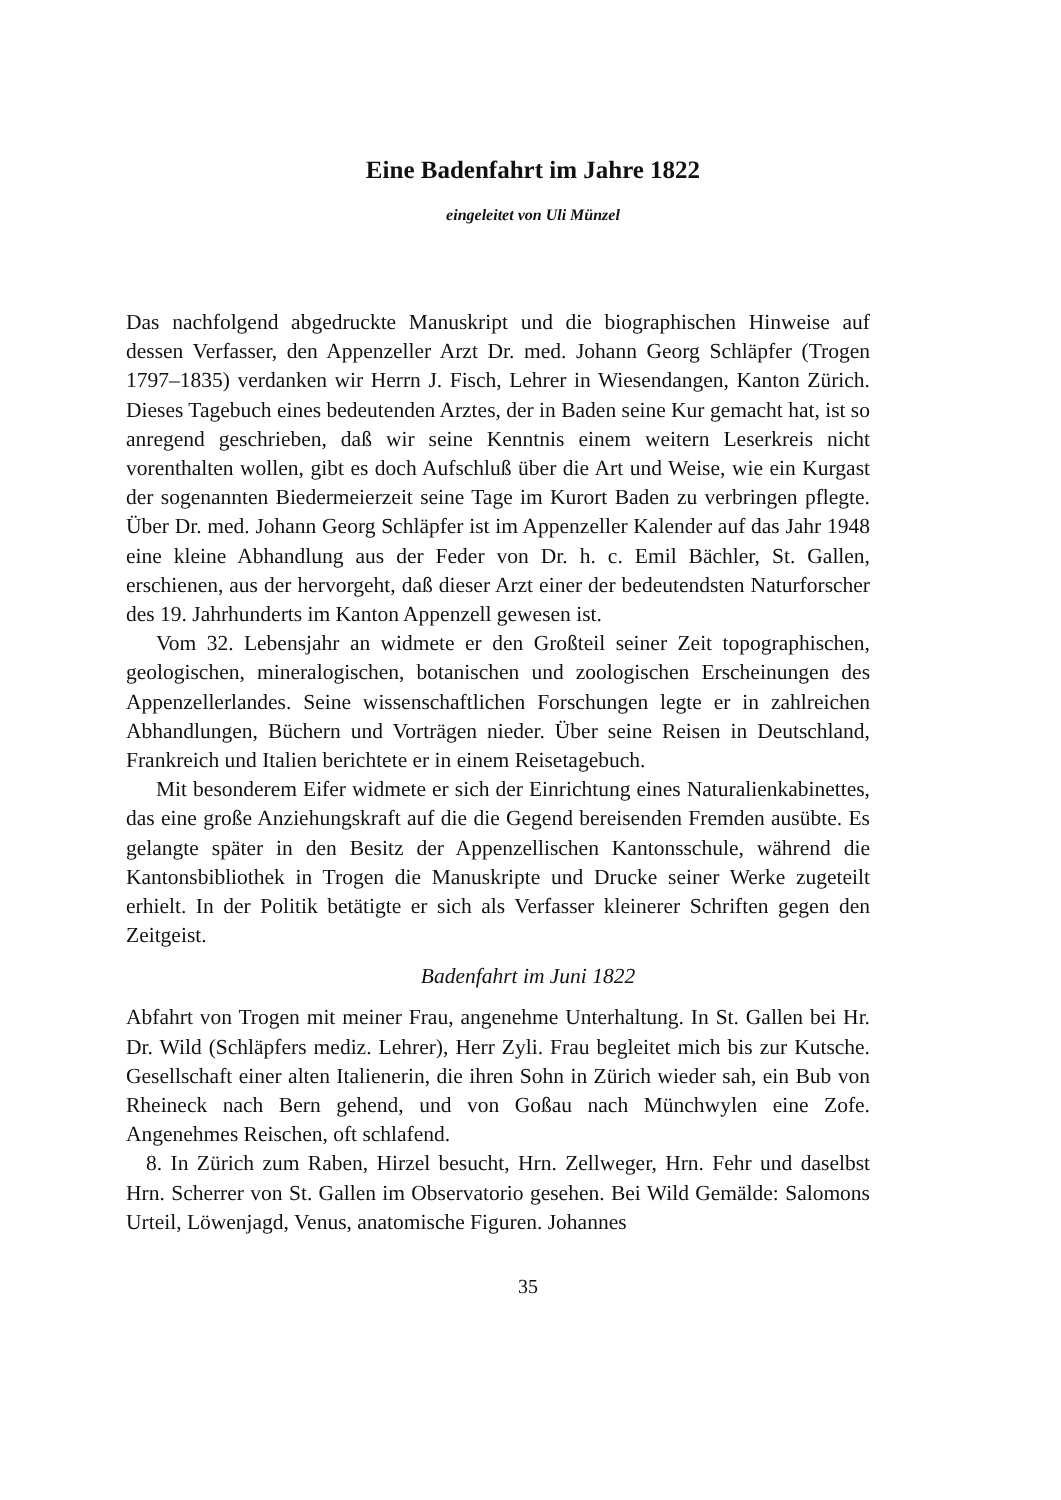Eine Badenfahrt im Jahre 1822
eingeleitet von Uli Münzel
Das nachfolgend abgedruckte Manuskript und die biographischen Hinweise auf dessen Verfasser, den Appenzeller Arzt Dr. med. Johann Georg Schläpfer (Trogen 1797–1835) verdanken wir Herrn J. Fisch, Lehrer in Wiesendangen, Kanton Zürich. Dieses Tagebuch eines bedeutenden Arztes, der in Baden seine Kur gemacht hat, ist so anregend geschrieben, daß wir seine Kenntnis einem weitern Leserkreis nicht vorenthalten wollen, gibt es doch Aufschluß über die Art und Weise, wie ein Kurgast der sogenannten Biedermeierzeit seine Tage im Kurort Baden zu verbringen pflegte. Über Dr. med. Johann Georg Schläpfer ist im Appenzeller Kalender auf das Jahr 1948 eine kleine Abhandlung aus der Feder von Dr. h. c. Emil Bächler, St. Gallen, erschienen, aus der hervorgeht, daß dieser Arzt einer der bedeutendsten Naturforscher des 19. Jahrhunderts im Kanton Appenzell gewesen ist.
Vom 32. Lebensjahr an widmete er den Großteil seiner Zeit topographischen, geologischen, mineralogischen, botanischen und zoologischen Erscheinungen des Appenzellerlandes. Seine wissenschaftlichen Forschungen legte er in zahlreichen Abhandlungen, Büchern und Vorträgen nieder. Über seine Reisen in Deutschland, Frankreich und Italien berichtete er in einem Reisetagebuch.
Mit besonderem Eifer widmete er sich der Einrichtung eines Naturalienkabinettes, das eine große Anziehungskraft auf die die Gegend bereisenden Fremden ausübte. Es gelangte später in den Besitz der Appenzellischen Kantonsschule, während die Kantonsbibliothek in Trogen die Manuskripte und Drucke seiner Werke zugeteilt erhielt. In der Politik betätigte er sich als Verfasser kleinerer Schriften gegen den Zeitgeist.
Badenfahrt im Juni 1822
Abfahrt von Trogen mit meiner Frau, angenehme Unterhaltung. In St. Gallen bei Hr. Dr. Wild (Schläpfers mediz. Lehrer), Herr Zyli. Frau begleitet mich bis zur Kutsche. Gesellschaft einer alten Italienerin, die ihren Sohn in Zürich wieder sah, ein Bub von Rheineck nach Bern gehend, und von Goßau nach Münchwylen eine Zofe. Angenehmes Reischen, oft schlafend.
8. In Zürich zum Raben, Hirzel besucht, Hrn. Zellweger, Hrn. Fehr und daselbst Hrn. Scherrer von St. Gallen im Observatorio gesehen. Bei Wild Gemälde: Salomons Urteil, Löwenjagd, Venus, anatomische Figuren. Johannes
35